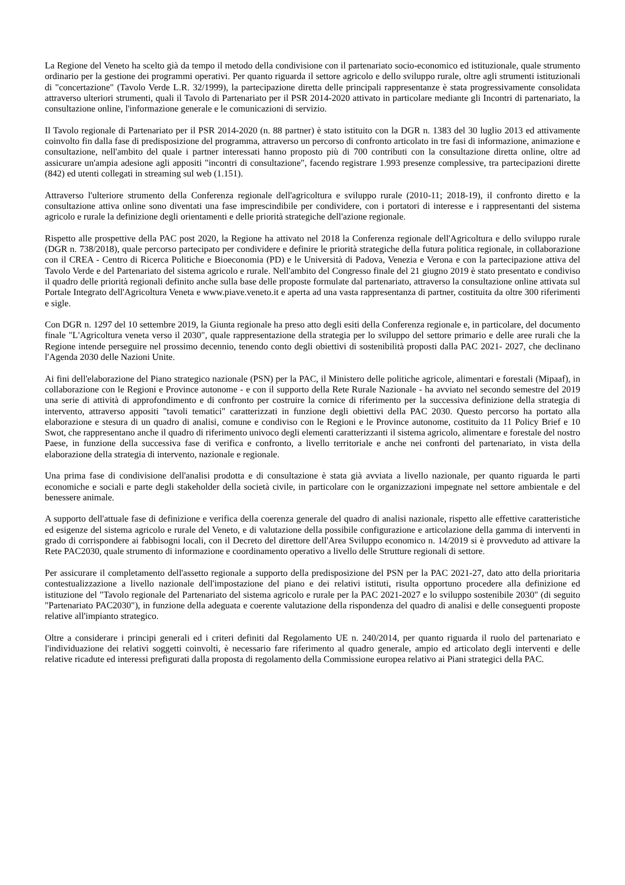La Regione del Veneto ha scelto già da tempo il metodo della condivisione con il partenariato socio-economico ed istituzionale, quale strumento ordinario per la gestione dei programmi operativi. Per quanto riguarda il settore agricolo e dello sviluppo rurale, oltre agli strumenti istituzionali di "concertazione" (Tavolo Verde L.R. 32/1999), la partecipazione diretta delle principali rappresentanze è stata progressivamente consolidata attraverso ulteriori strumenti, quali il Tavolo di Partenariato per il PSR 2014-2020 attivato in particolare mediante gli Incontri di partenariato, la consultazione online, l'informazione generale e le comunicazioni di servizio.
Il Tavolo regionale di Partenariato per il PSR 2014-2020 (n. 88 partner) è stato istituito con la DGR n. 1383 del 30 luglio 2013 ed attivamente coinvolto fin dalla fase di predisposizione del programma, attraverso un percorso di confronto articolato in tre fasi di informazione, animazione e consultazione, nell'ambito del quale i partner interessati hanno proposto più di 700 contributi con la consultazione diretta online, oltre ad assicurare un'ampia adesione agli appositi "incontri di consultazione", facendo registrare 1.993 presenze complessive, tra partecipazioni dirette (842) ed utenti collegati in streaming sul web (1.151).
Attraverso l'ulteriore strumento della Conferenza regionale dell'agricoltura e sviluppo rurale (2010-11; 2018-19), il confronto diretto e la consultazione attiva online sono diventati una fase imprescindibile per condividere, con i portatori di interesse e i rappresentanti del sistema agricolo e rurale la definizione degli orientamenti e delle priorità strategiche dell'azione regionale.
Rispetto alle prospettive della PAC post 2020, la Regione ha attivato nel 2018 la Conferenza regionale dell'Agricoltura e dello sviluppo rurale (DGR n. 738/2018), quale percorso partecipato per condividere e definire le priorità strategiche della futura politica regionale, in collaborazione con il CREA - Centro di Ricerca Politiche e Bioeconomia (PD) e le Università di Padova, Venezia e Verona e con la partecipazione attiva del Tavolo Verde e del Partenariato del sistema agricolo e rurale. Nell'ambito del Congresso finale del 21 giugno 2019 è stato presentato e condiviso il quadro delle priorità regionali definito anche sulla base delle proposte formulate dal partenariato, attraverso la consultazione online attivata sul Portale Integrato dell'Agricoltura Veneta e www.piave.veneto.it e aperta ad una vasta rappresentanza di partner, costituita da oltre 300 riferimenti e sigle.
Con DGR n. 1297 del 10 settembre 2019, la Giunta regionale ha preso atto degli esiti della Conferenza regionale e, in particolare, del documento finale "L'Agricoltura veneta verso il 2030", quale rappresentazione della strategia per lo sviluppo del settore primario e delle aree rurali che la Regione intende perseguire nel prossimo decennio, tenendo conto degli obiettivi di sostenibilità proposti dalla PAC 2021- 2027, che declinano l'Agenda 2030 delle Nazioni Unite.
Ai fini dell'elaborazione del Piano strategico nazionale (PSN) per la PAC, il Ministero delle politiche agricole, alimentari e forestali (Mipaaf), in collaborazione con le Regioni e Province autonome - e con il supporto della Rete Rurale Nazionale - ha avviato nel secondo semestre del 2019 una serie di attività di approfondimento e di confronto per costruire la cornice di riferimento per la successiva definizione della strategia di intervento, attraverso appositi "tavoli tematici" caratterizzati in funzione degli obiettivi della PAC 2030. Questo percorso ha portato alla elaborazione e stesura di un quadro di analisi, comune e condiviso con le Regioni e le Province autonome, costituito da 11 Policy Brief e 10 Swot, che rappresentano anche il quadro di riferimento univoco degli elementi caratterizzanti il sistema agricolo, alimentare e forestale del nostro Paese, in funzione della successiva fase di verifica e confronto, a livello territoriale e anche nei confronti del partenariato, in vista della elaborazione della strategia di intervento, nazionale e regionale.
Una prima fase di condivisione dell'analisi prodotta e di consultazione è stata già avviata a livello nazionale, per quanto riguarda le parti economiche e sociali e parte degli stakeholder della società civile, in particolare con le organizzazioni impegnate nel settore ambientale e del benessere animale.
A supporto dell'attuale fase di definizione e verifica della coerenza generale del quadro di analisi nazionale, rispetto alle effettive caratteristiche ed esigenze del sistema agricolo e rurale del Veneto, e di valutazione della possibile configurazione e articolazione della gamma di interventi in grado di corrispondere ai fabbisogni locali, con il Decreto del direttore dell'Area Sviluppo economico n. 14/2019 si è provveduto ad attivare la Rete PAC2030, quale strumento di informazione e coordinamento operativo a livello delle Strutture regionali di settore.
Per assicurare il completamento dell'assetto regionale a supporto della predisposizione del PSN per la PAC 2021-27, dato atto della prioritaria contestualizzazione a livello nazionale dell'impostazione del piano e dei relativi istituti, risulta opportuno procedere alla definizione ed istituzione del "Tavolo regionale del Partenariato del sistema agricolo e rurale per la PAC 2021-2027 e lo sviluppo sostenibile 2030" (di seguito "Partenariato PAC2030"), in funzione della adeguata e coerente valutazione della rispondenza del quadro di analisi e delle conseguenti proposte relative all'impianto strategico.
Oltre a considerare i principi generali ed i criteri definiti dal Regolamento UE n. 240/2014, per quanto riguarda il ruolo del partenariato e l'individuazione dei relativi soggetti coinvolti, è necessario fare riferimento al quadro generale, ampio ed articolato degli interventi e delle relative ricadute ed interessi prefigurati dalla proposta di regolamento della Commissione europea relativo ai Piani strategici della PAC.